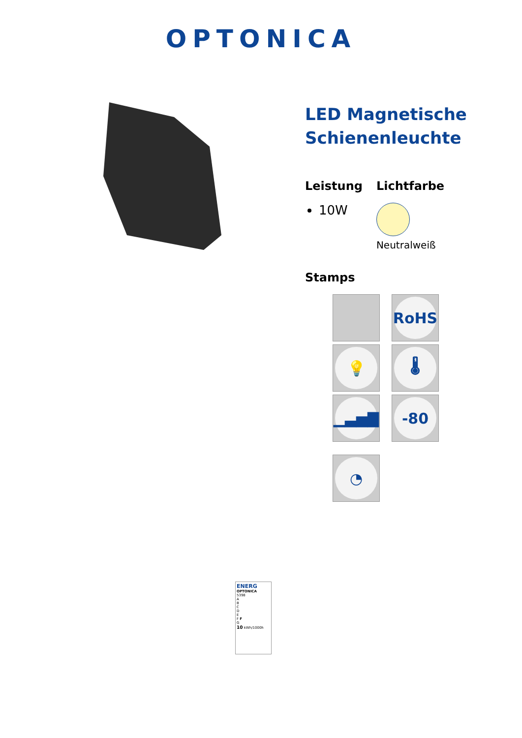OPTONICA
LED Magnetische Schienenleuchte
Leistung
10W
Lichtfarbe
Neutralweiß
Stamps
RoHS
💡
🌡
▁▃▅▇
-80
◔
ENERG
OPTONICA
5398
A
B
C
D
E
F F
G
10 kWh/1000h